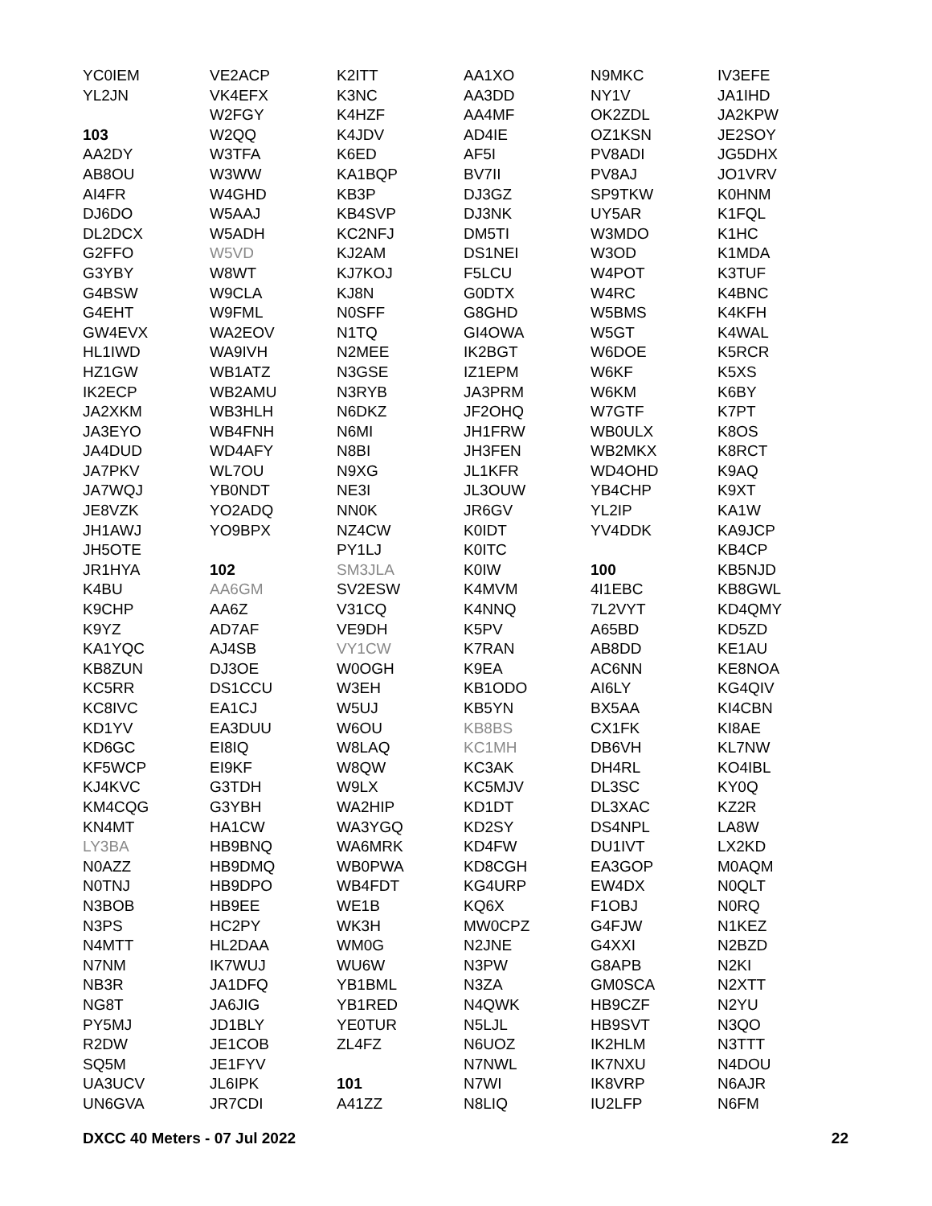YC0IEM
YL2JN
103
AA2DY
AB8OU
AI4FR
DJ6DO
DL2DCX
G2FFO
G3YBY
G4BSW
G4EHT
GW4EVX
HL1IWD
HZ1GW
IK2ECP
JA2XKM
JA3EYO
JA4DUD
JA7PKV
JA7WQJ
JE8VZK
JH1AWJ
JH5OTE
JR1HYA
K4BU
K9CHP
K9YZ
KA1YQC
KB8ZUN
KC5RR
KC8IVC
KD1YV
KD6GC
KF5WCP
KJ4KVC
KM4CQG
KN4MT
LY3BA
N0AZZ
N0TNJ
N3BOB
N3PS
N4MTT
N7NM
NB3R
NG8T
PY5MJ
R2DW
SQ5M
UA3UCV
UN6GVA
VE2ACP
VK4EFX
W2FGY
W2QQ
W3TFA
W3WW
W4GHD
W5AAJ
W5ADH
W5VD
W8WT
W9CLA
W9FML
WA2EOV
WA9IVH
WB1ATZ
WB2AMU
WB3HLH
WB4FNH
WD4AFY
WL7OU
YB0NDT
YO2ADQ
YO9BPX
102
AA6GM
AA6Z
AD7AF
AJ4SB
DJ3OE
DS1CCU
EA1CJ
EA3DUU
EI8IQ
EI9KF
G3TDH
G3YBH
HA1CW
HB9BNQ
HB9DMQ
HB9DPO
HB9EE
HC2PY
HL2DAA
IK7WUJ
JA1DFQ
JA6JIG
JD1BLY
JE1COB
JE1FYV
JL6IPK
JR7CDI
K2ITT
K3NC
K4HZF
K4JDV
K6ED
KA1BQP
KB3P
KB4SVP
KC2NFJ
KJ2AM
KJ7KOJ
KJ8N
N0SFF
N1TQ
N2MEE
N3GSE
N3RYB
N6DKZ
N6MI
N8BI
N9XG
NE3I
NN0K
NZ4CW
PY1LJ
SM3JLA
SV2ESW
V31CQ
VE9DH
VY1CW
W0OGH
W3EH
W5UJ
W6OU
W8LAQ
W8QW
W9LX
WA2HIP
WA3YGQ
WA6MRK
WB0PWA
WB4FDT
WE1B
WK3H
WM0G
WU6W
YB1BML
YB1RED
YE0TUR
ZL4FZ
101
A41ZZ
AA1XO
AA3DD
AA4MF
AD4IE
AF5I
BV7II
DJ3GZ
DJ3NK
DM5TI
DS1NEI
F5LCU
G0DTX
G8GHD
GI4OWA
IK2BGT
IZ1EPM
JA3PRM
JF2OHQ
JH1FRW
JH3FEN
JL1KFR
JL3OUW
JR6GV
K0IDT
K0ITC
K0IW
K4MVM
K4NNQ
K5PV
K7RAN
K9EA
KB1ODO
KB5YN
KB8BS
KC1MH
KC3AK
KC5MJV
KD1DT
KD2SY
KD4FW
KD8CGH
KG4URP
KQ6X
MW0CPZ
N2JNE
N3PW
N3ZA
N4QWK
N5LJL
N6UOZ
N7NWL
N7WI
N8LIQ
N9MKC
NY1V
OK2ZDL
OZ1KSN
PV8ADI
PV8AJ
SP9TKW
UY5AR
W3MDO
W3OD
W4POT
W4RC
W5BMS
W5GT
W6DOE
W6KF
W6KM
W7GTF
WB0ULX
WB2MKX
WD4OHD
YB4CHP
YL2IP
YV4DDK
100
4I1EBC
7L2VYT
A65BD
AB8DD
AC6NN
AI6LY
BX5AA
CX1FK
DB6VH
DH4RL
DL3SC
DL3XAC
DS4NPL
DU1IVT
EA3GOP
EW4DX
F1OBJ
G4FJW
G4XXI
G8APB
GM0SCA
HB9CZF
HB9SVT
IK2HLM
IK7NXU
IK8VRP
IU2LFP
IV3EFE
JA1IHD
JA2KPW
JE2SOY
JG5DHX
JO1VRV
K0HNM
K1FQL
K1HC
K1MDA
K3TUF
K4BNC
K4KFH
K4WAL
K5RCR
K5XS
K6BY
K7PT
K8OS
K8RCT
K9AQ
K9XT
KA1W
KA9JCP
KB4CP
KB5NJD
KB8GWL
KD4QMY
KD5ZD
KE1AU
KE8NOA
KG4QIV
KI4CBN
KI8AE
KL7NW
KO4IBL
KY0Q
KZ2R
LA8W
LX2KD
M0AQM
N0QLT
N0RQ
N1KEZ
N2BZD
N2KI
N2XTT
N2YU
N3QO
N3TTT
N4DOU
N6AJR
N6FM
DXCC 40 Meters - 07 Jul 2022 22